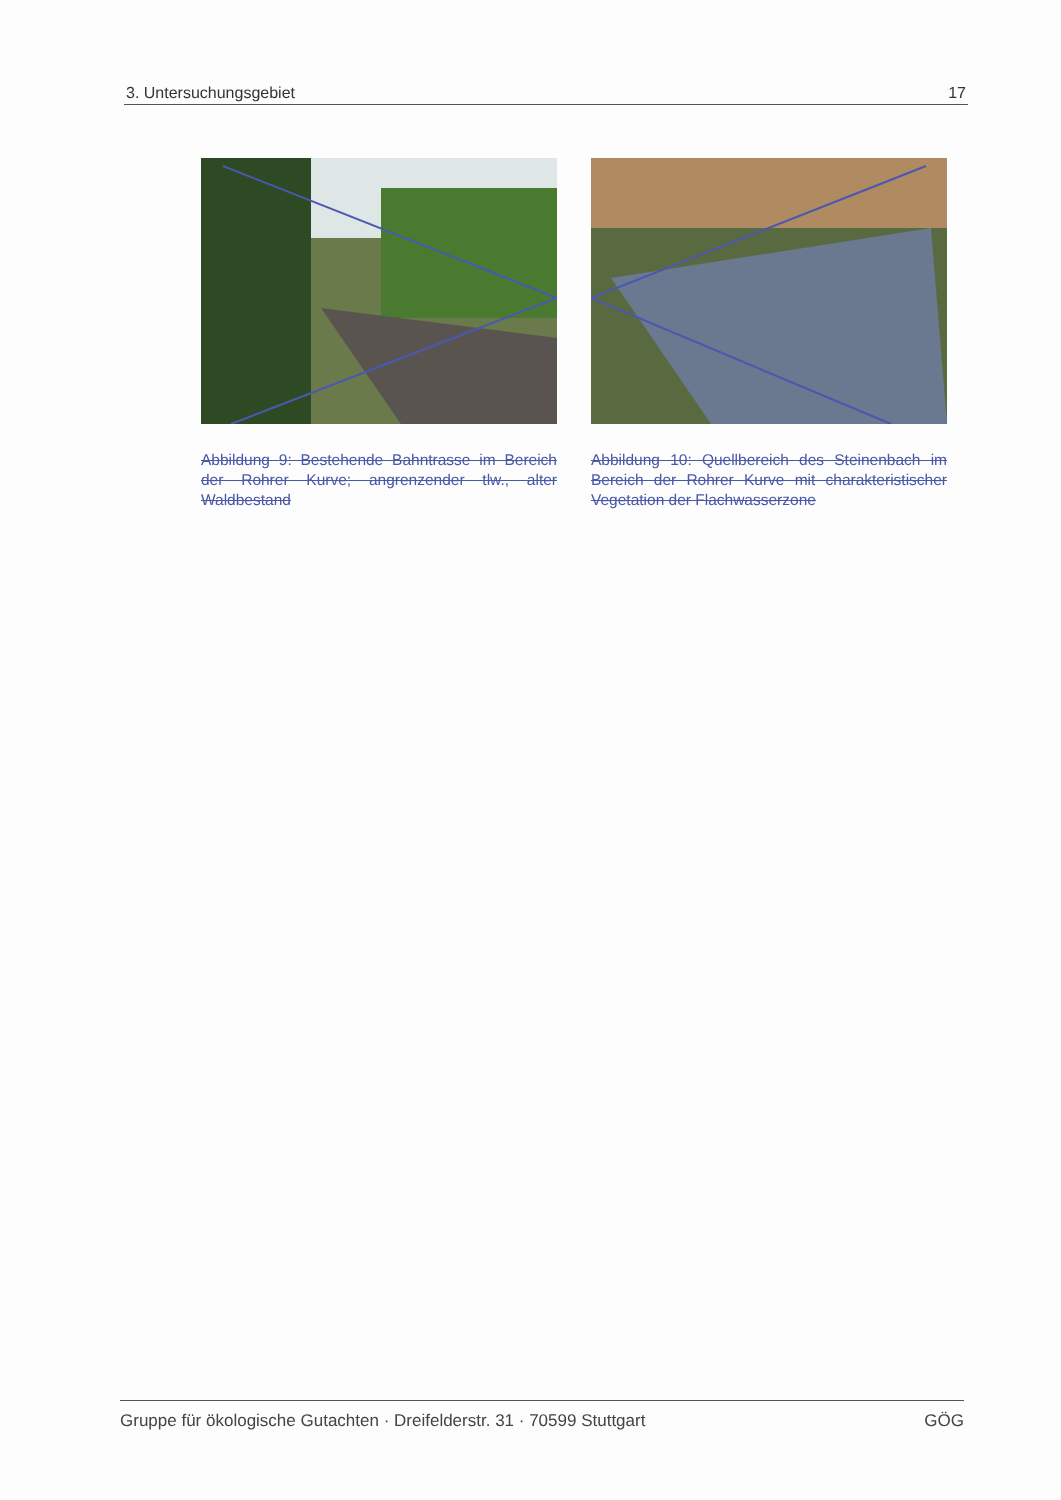3. Untersuchungsgebiet 17
Abbildung 9: Bestehende Bahntrasse im Bereich der Rohrer Kurve; angrenzender tlw., alter Waldbestand
Abbildung 10: Quellbereich des Steinenbach im Bereich der Rohrer Kurve mit charakteristischer Vegetation der Flachwasserzone
Gruppe für ökologische Gutachten · Dreifelderstr. 31 · 70599 Stuttgart GÖG